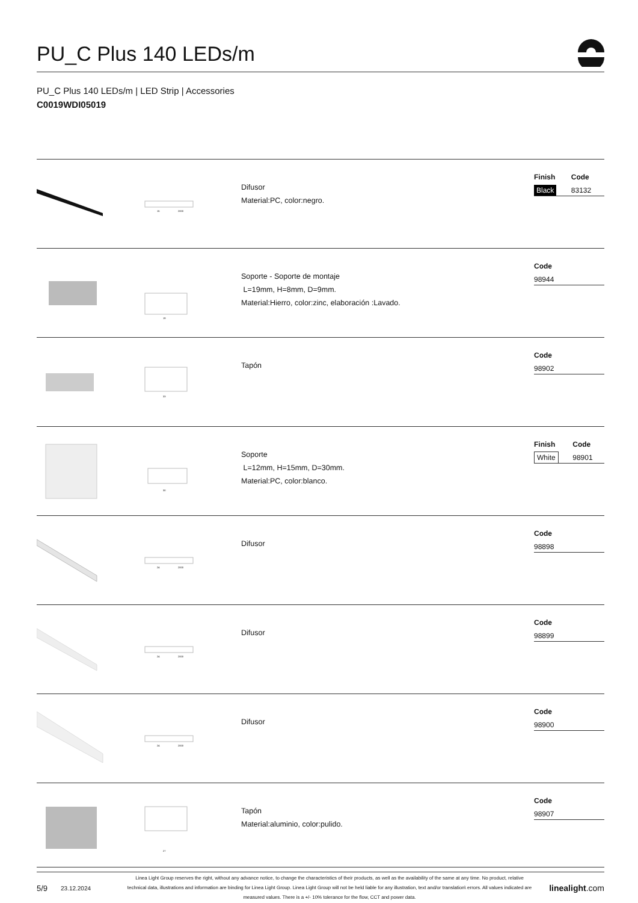PU_C Plus 140 LEDs/m
PU_C Plus 140 LEDs/m | LED Strip | Accessories
C0019WDI05019
15
2000
Difusor
Material:PC, color:negro.
| Finish | Code |
| --- | --- |
| Black | 83132 |
19
Soporte - Soporte de montaje
L=19mm, H=8mm, D=9mm.
Material:Hierro, color:zinc, elaboración :Lavado.
| | Code |
| --- | --- |
| | 98944 |
33
Tapón
| | Code |
| --- | --- |
| | 98902 |
30
Soporte
L=12mm, H=15mm, D=30mm.
Material:PC, color:blanco.
| Finish | Code |
| --- | --- |
| White | 98901 |
24
2000
Difusor
| | Code |
| --- | --- |
| | 98898 |
24
2000
Difusor
| | Code |
| --- | --- |
| | 98899 |
24
2000
Difusor
| | Code |
| --- | --- |
| | 98900 |
27
Tapón
Material:aluminio, color:pulido.
| | Code |
| --- | --- |
| | 98907 |
5/9 23.12.2024 Linea Light Group reserves the right, without any advance notice, to change the characteristics of their products, as well as the availability of the same at any time. No product, relative technical data, illustrations and information are binding for Linea Light Group. Linea Light Group will not be held liable for any illustration, text and/or translation\ errors. All values indicated are measured values. There is a +/- 10% tolerance for the flow, CCT and power data. linealight.com